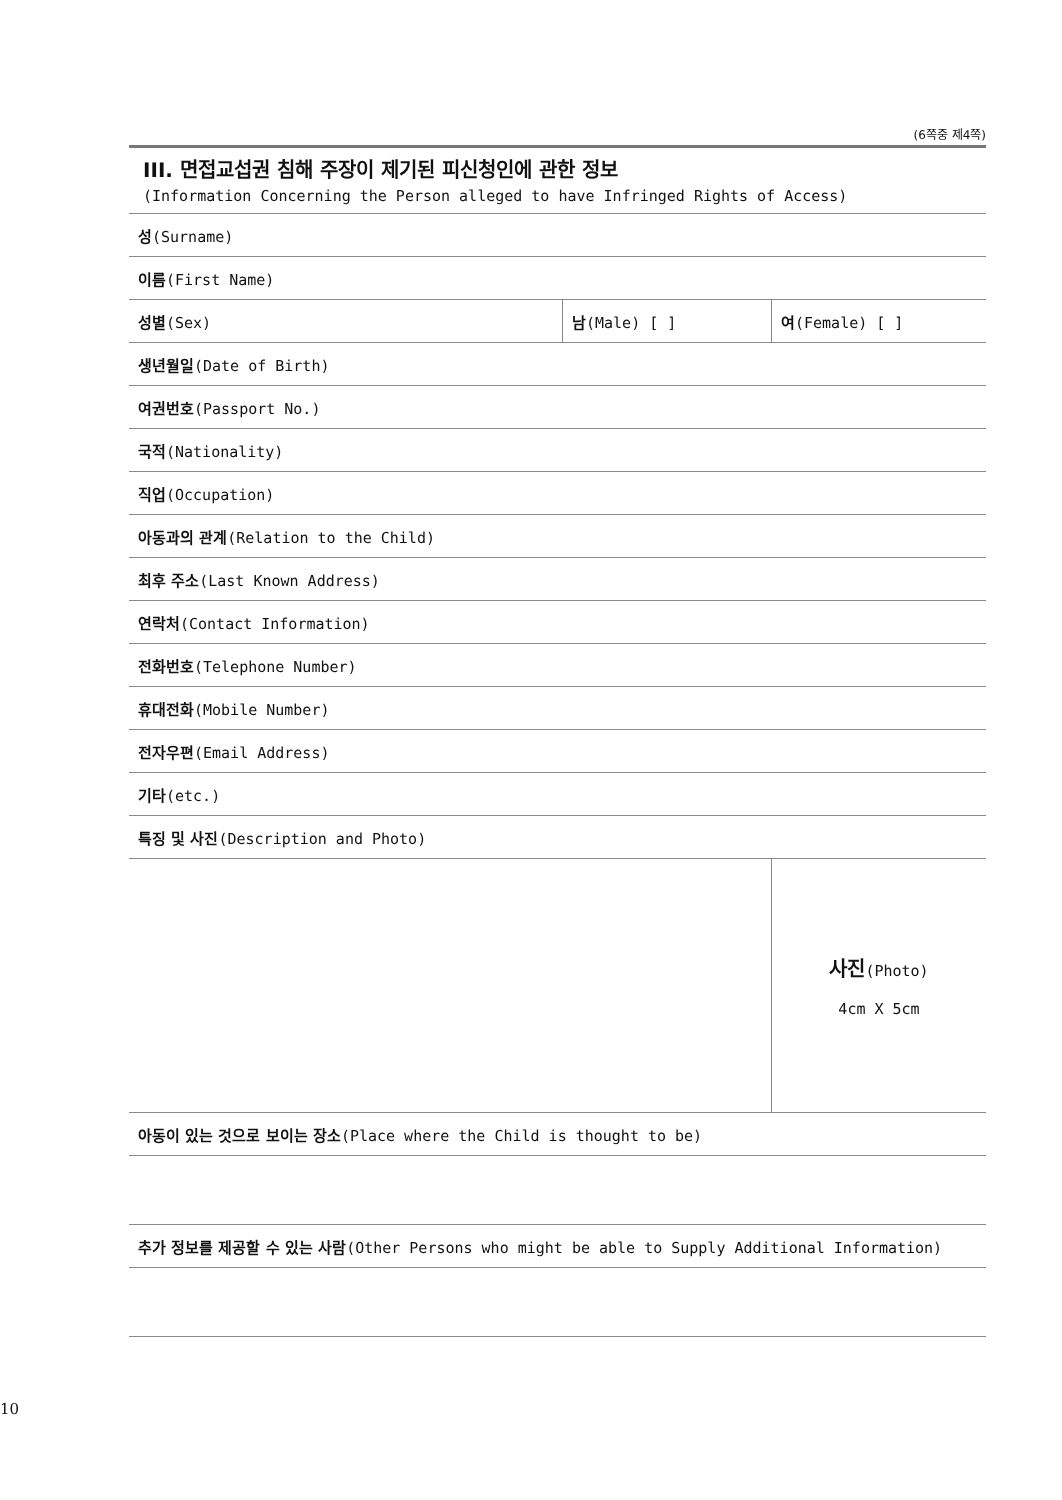(6쪽중 제4쪽)
III. 면접교섭권 침해 주장이 제기된 피신청인에 관한 정보
(Information Concerning the Person alleged to have Infringed Rights of Access)
| 성 (Surname) | | |
| 이름 (First Name) | | |
| 성별 (Sex) | 남 (Male) [ ] | 여 (Female) [ ] |
| 생년월일 (Date of Birth) | | |
| 여권번호 (Passport No.) | | |
| 국적 (Nationality) | | |
| 직업 (Occupation) | | |
| 아동과의 관계 (Relation to the Child) | | |
| 최후 주소 (Last Known Address) | | |
| 연락처 (Contact Information) | | |
| 전화번호 (Telephone Number) | | |
| 휴대전화 (Mobile Number) | | |
| 전자우편 (Email Address) | | |
| 기타 (etc.) | | |
| 특징 및 사진 (Description and Photo) | | |
| | | 사진 (Photo) 4cm X 5cm |
| 아동이 있는 것으로 보이는 장소 (Place where the Child is thought to be) | | |
| 추가 정보를 제공할 수 있는 사람 (Other Persons who might be able to Supply Additional Information) | | |
10